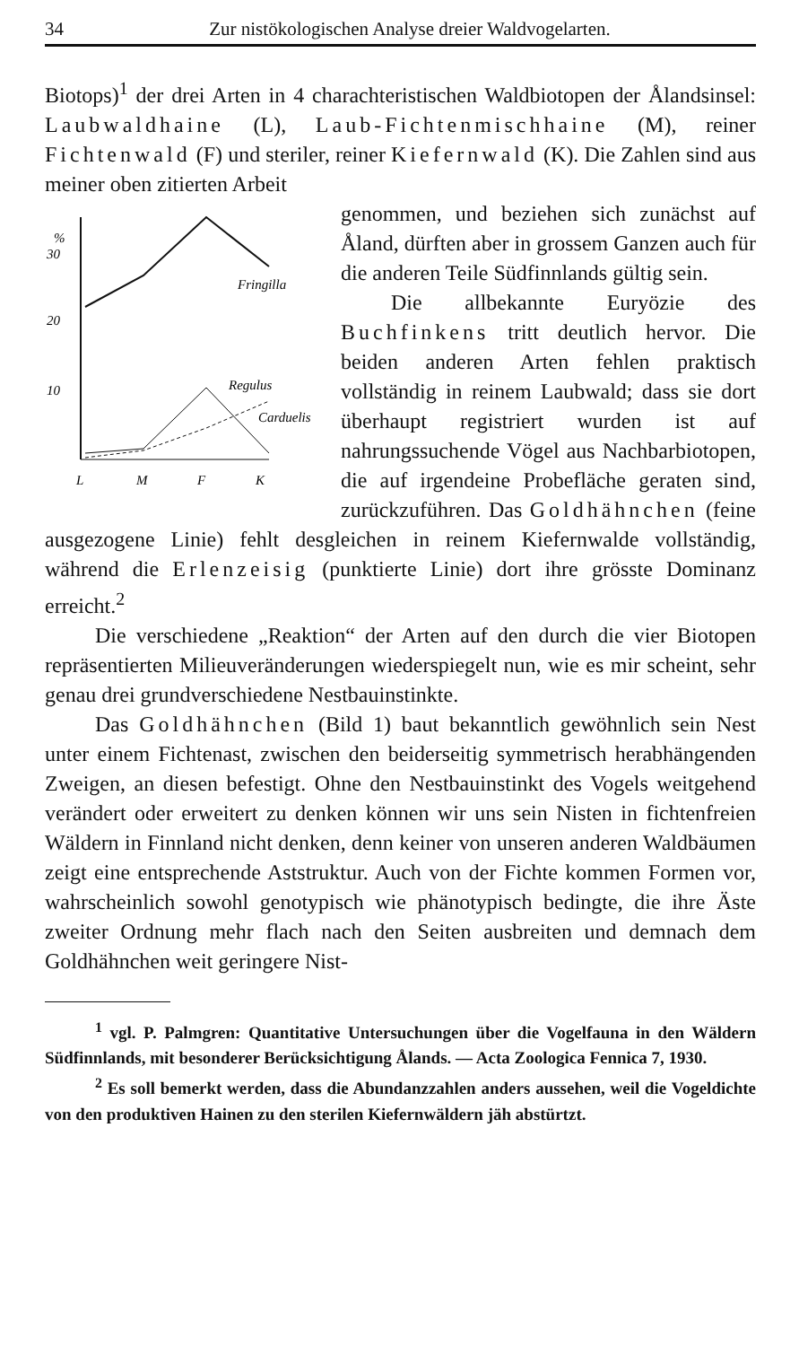34 Zur nistökologischen Analyse dreier Waldvogelarten.
Biotops)<sup>1</sup> der drei Arten in 4 charachteristischen Waldbiotopen der Ålandsinsel: Laubwaldhaine (L), Laub-Fichtenmischhaine (M), reiner Fichtenwald (F) und steriler, reiner Kiefernwald (K). Die Zahlen sind aus meiner oben zitierten Arbeit
%
30
20
10
Fringilla
Regulus
Carduelis
L
M
F
K
genommen, und beziehen sich zunächst auf Åland, dürften aber in grossem Ganzen auch für die anderen Teile Südfinnlands gültig sein.
Die allbekannte Euryözie des Buchfinkens tritt deutlich hervor. Die beiden anderen Arten fehlen praktisch vollständig in reinem Laubwald; dass sie dort überhaupt registriert wurden ist auf nahrungssuchende Vögel aus Nachbarbiotopen, die auf irgendeine Probefläche geraten sind, zurückzuführen. Das Goldhähnchen (feine ausgezogene Linie) fehlt desgleichen in reinem Kiefernwalde vollständig, während die Erlenzeisig (punktierte Linie) dort ihre grösste Dominanz erreicht.<sup>2</sup>
Die verschiedene „Reaktion“ der Arten auf den durch die vier Biotopen repräsentierten Milieuveränderungen wiederspiegelt nun, wie es mir scheint, sehr genau drei grundverschiedene Nestbauinstinkte.
Das Goldhähnchen (Bild 1) baut bekanntlich gewöhnlich sein Nest unter einem Fichtenast, zwischen den beiderseitig symmetrisch herabhängenden Zweigen, an diesen befestigt. Ohne den Nestbauinstinkt des Vogels weitgehend verändert oder erweitert zu denken können wir uns sein Nisten in fichtenfreien Wäldern in Finnland nicht denken, denn keiner von unseren anderen Waldbäumen zeigt eine entsprechende Aststruktur. Auch von der Fichte kommen Formen vor, wahrscheinlich sowohl genotypisch wie phänotypisch bedingte, die ihre Äste zweiter Ordnung mehr flach nach den Seiten ausbreiten und demnach dem Goldhähnchen weit geringere Nist-
<sup>1</sup> vgl. P. Palmgren: Quantitative Untersuchungen über die Vogelfauna in den Wäldern Südfinnlands, mit besonderer Berücksichtigung Ålands. — Acta Zoologica Fennica 7, 1930.
<sup>2</sup> Es soll bemerkt werden, dass die Abundanzzahlen anders aussehen, weil die Vogeldichte von den produktiven Hainen zu den sterilen Kiefernwäldern jäh abstürtzt.